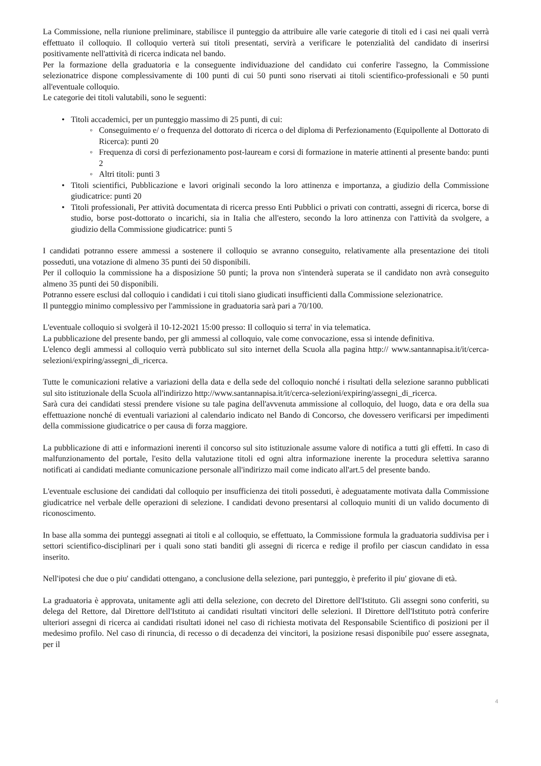La Commissione, nella riunione preliminare, stabilisce il punteggio da attribuire alle varie categorie di titoli ed i casi nei quali verrà effettuato il colloquio. Il colloquio verterà sui titoli presentati, servirà a verificare le potenzialità del candidato di inserirsi positivamente nell'attività di ricerca indicata nel bando.
Per la formazione della graduatoria e la conseguente individuazione del candidato cui conferire l'assegno, la Commissione selezionatrice dispone complessivamente di 100 punti di cui 50 punti sono riservati ai titoli scientifico-professionali e 50 punti all'eventuale colloquio.
Le categorie dei titoli valutabili, sono le seguenti:
• Titoli accademici, per un punteggio massimo di 25 punti, di cui:
◦ Conseguimento e/ o frequenza del dottorato di ricerca o del diploma di Perfezionamento (Equipollente al Dottorato di Ricerca): punti 20
◦ Frequenza di corsi di perfezionamento post-lauream e corsi di formazione in materie attinenti al presente bando: punti 2
◦ Altri titoli: punti 3
• Titoli scientifici, Pubblicazione e lavori originali secondo la loro attinenza e importanza, a giudizio della Commissione giudicatrice: punti 20
• Titoli professionali, Per attività documentata di ricerca presso Enti Pubblici o privati con contratti, assegni di ricerca, borse di studio, borse post-dottorato o incarichi, sia in Italia che all'estero, secondo la loro attinenza con l'attività da svolgere, a giudizio della Commissione giudicatrice: punti 5
I candidati potranno essere ammessi a sostenere il colloquio se avranno conseguito, relativamente alla presentazione dei titoli posseduti, una votazione di almeno 35 punti dei 50 disponibili.
Per il colloquio la commissione ha a disposizione 50 punti; la prova non s'intenderà superata se il candidato non avrà conseguito almeno 35 punti dei 50 disponibili.
Potranno essere esclusi dal colloquio i candidati i cui titoli siano giudicati insufficienti dalla Commissione selezionatrice.
Il punteggio minimo complessivo per l'ammissione in graduatoria sarà pari a 70/100.
L'eventuale colloquio si svolgerà il 10-12-2021 15:00 presso: Il colloquio si terra' in via telematica.
La pubblicazione del presente bando, per gli ammessi al colloquio, vale come convocazione, essa si intende definitiva.
L'elenco degli ammessi al colloquio verrà pubblicato sul sito internet della Scuola alla pagina http:// www.santannapisa.it/it/cerca-selezioni/expiring/assegni_di_ricerca.
Tutte le comunicazioni relative a variazioni della data e della sede del colloquio nonché i risultati della selezione saranno pubblicati sul sito istituzionale della Scuola all'indirizzo http://www.santannapisa.it/it/cerca-selezioni/expiring/assegni_di_ricerca.
Sarà cura dei candidati stessi prendere visione su tale pagina dell'avvenuta ammissione al colloquio, del luogo, data e ora della sua effettuazione nonché di eventuali variazioni al calendario indicato nel Bando di Concorso, che dovessero verificarsi per impedimenti della commissione giudicatrice o per causa di forza maggiore.
La pubblicazione di atti e informazioni inerenti il concorso sul sito istituzionale assume valore di notifica a tutti gli effetti. In caso di malfunzionamento del portale, l'esito della valutazione titoli ed ogni altra informazione inerente la procedura selettiva saranno notificati ai candidati mediante comunicazione personale all'indirizzo mail come indicato all'art.5 del presente bando.
L'eventuale esclusione dei candidati dal colloquio per insufficienza dei titoli posseduti, è adeguatamente motivata dalla Commissione giudicatrice nel verbale delle operazioni di selezione. I candidati devono presentarsi al colloquio muniti di un valido documento di riconoscimento.
In base alla somma dei punteggi assegnati ai titoli e al colloquio, se effettuato, la Commissione formula la graduatoria suddivisa per i settori scientifico-disciplinari per i quali sono stati banditi gli assegni di ricerca e redige il profilo per ciascun candidato in essa inserito.
Nell'ipotesi che due o piu' candidati ottengano, a conclusione della selezione, pari punteggio, è preferito il piu' giovane di età.
La graduatoria è approvata, unitamente agli atti della selezione, con decreto del Direttore dell'Istituto. Gli assegni sono conferiti, su delega del Rettore, dal Direttore dell'Istituto ai candidati risultati vincitori delle selezioni. Il Direttore dell'Istituto potrà conferire ulteriori assegni di ricerca ai candidati risultati idonei nel caso di richiesta motivata del Responsabile Scientifico di posizioni per il medesimo profilo. Nel caso di rinuncia, di recesso o di decadenza dei vincitori, la posizione resasi disponibile puo' essere assegnata, per il
4